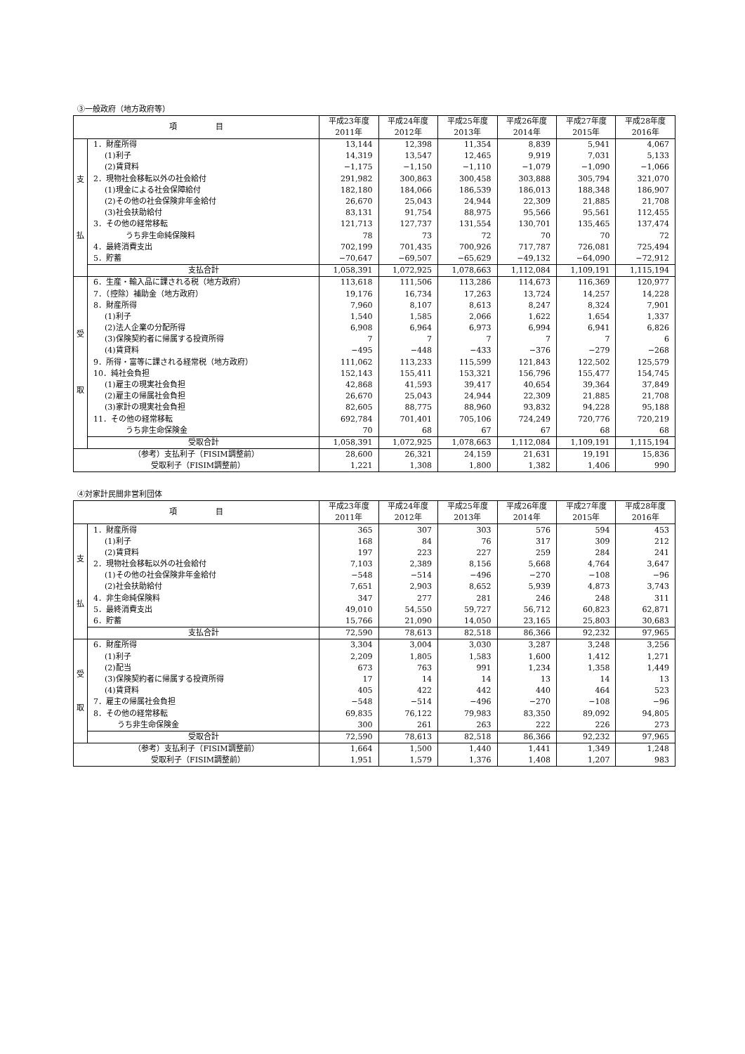③一般政府（地方政府等）
| 項 目 | | 平成23年度 2011年 | 平成24年度 2012年 | 平成25年度 2013年 | 平成26年度 2014年 | 平成27年度 2015年 | 平成28年度 2016年 |
| --- | --- | --- | --- | --- | --- | --- | --- |
| 支 払 | 1．財産所得 | 13,144 | 12,398 | 11,354 | 8,839 | 5,941 | 4,067 |
| | (1)利子 | 14,319 | 13,547 | 12,465 | 9,919 | 7,031 | 5,133 |
| | (2)賃貸料 | −1,175 | −1,150 | −1,110 | −1,079 | −1,090 | −1,066 |
| | 2．現物社会移転以外の社会給付 | 291,982 | 300,863 | 300,458 | 303,888 | 305,794 | 321,070 |
| | (1)現金による社会保障給付 | 182,180 | 184,066 | 186,539 | 186,013 | 188,348 | 186,907 |
| | (2)その他の社会保険非年金給付 | 26,670 | 25,043 | 24,944 | 22,309 | 21,885 | 21,708 |
| | (3)社会扶助給付 | 83,131 | 91,754 | 88,975 | 95,566 | 95,561 | 112,455 |
| | 3．その他の経常移転 | 121,713 | 127,737 | 131,554 | 130,701 | 135,465 | 137,474 |
| | うち非生命純保険料 | 78 | 73 | 72 | 70 | 70 | 72 |
| | 4．最終消費支出 | 702,199 | 701,435 | 700,926 | 717,787 | 726,081 | 725,494 |
| | 5．貯蓄 | −70,647 | −69,507 | −65,629 | −49,132 | −64,090 | −72,912 |
| | 支払合計 | 1,058,391 | 1,072,925 | 1,078,663 | 1,112,084 | 1,109,191 | 1,115,194 |
| 受 取 | 6．生産・輸入品に課される税（地方政府） | 113,618 | 111,506 | 113,286 | 114,673 | 116,369 | 120,977 |
| | 7．（控除）補助金（地方政府） | 19,176 | 16,734 | 17,263 | 13,724 | 14,257 | 14,228 |
| | 8．財産所得 | 7,960 | 8,107 | 8,613 | 8,247 | 8,324 | 7,901 |
| | (1)利子 | 1,540 | 1,585 | 2,066 | 1,622 | 1,654 | 1,337 |
| | (2)法人企業の分配所得 | 6,908 | 6,964 | 6,973 | 6,994 | 6,941 | 6,826 |
| | (3)保険契約者に帰属する投資所得 | 7 | 7 | 7 | 7 | 7 | 6 |
| | (4)賃貸料 | −495 | −448 | −433 | −376 | −279 | −268 |
| | 9．所得・富等に課される経常税（地方政府） | 111,062 | 113,233 | 115,599 | 121,843 | 122,502 | 125,579 |
| | 10．純社会負担 | 152,143 | 155,411 | 153,321 | 156,796 | 155,477 | 154,745 |
| | (1)雇主の現実社会負担 | 42,868 | 41,593 | 39,417 | 40,654 | 39,364 | 37,849 |
| | (2)雇主の帰属社会負担 | 26,670 | 25,043 | 24,944 | 22,309 | 21,885 | 21,708 |
| | (3)家計の現実社会負担 | 82,605 | 88,775 | 88,960 | 93,832 | 94,228 | 95,188 |
| | 11．その他の経常移転 | 692,784 | 701,401 | 705,106 | 724,249 | 720,776 | 720,219 |
| | うち非生命保険金 | 70 | 68 | 67 | 67 | 68 | 68 |
| | 受取合計 | 1,058,391 | 1,072,925 | 1,078,663 | 1,112,084 | 1,109,191 | 1,115,194 |
| （参考）支払利子（FISIM調整前） | | 28,600 | 26,321 | 24,159 | 21,631 | 19,191 | 15,836 |
| 受取利子（FISIM調整前） | | 1,221 | 1,308 | 1,800 | 1,382 | 1,406 | 990 |
④対家計民間非営利団体
| 項 目 | | 平成23年度 2011年 | 平成24年度 2012年 | 平成25年度 2013年 | 平成26年度 2014年 | 平成27年度 2015年 | 平成28年度 2016年 |
| --- | --- | --- | --- | --- | --- | --- | --- |
| 支 払 | 1．財産所得 | 365 | 307 | 303 | 576 | 594 | 453 |
| | (1)利子 | 168 | 84 | 76 | 317 | 309 | 212 |
| | (2)賃貸料 | 197 | 223 | 227 | 259 | 284 | 241 |
| | 2．現物社会移転以外の社会給付 | 7,103 | 2,389 | 8,156 | 5,668 | 4,764 | 3,647 |
| | (1)その他の社会保険非年金給付 | −548 | −514 | −496 | −270 | −108 | −96 |
| | (2)社会扶助給付 | 7,651 | 2,903 | 8,652 | 5,939 | 4,873 | 3,743 |
| | 4．非生命純保険料 | 347 | 277 | 281 | 246 | 248 | 311 |
| | 5．最終消費支出 | 49,010 | 54,550 | 59,727 | 56,712 | 60,823 | 62,871 |
| | 6．貯蓄 | 15,766 | 21,090 | 14,050 | 23,165 | 25,803 | 30,683 |
| | 支払合計 | 72,590 | 78,613 | 82,518 | 86,366 | 92,232 | 97,965 |
| 受 取 | 6．財産所得 | 3,304 | 3,004 | 3,030 | 3,287 | 3,248 | 3,256 |
| | (1)利子 | 2,209 | 1,805 | 1,583 | 1,600 | 1,412 | 1,271 |
| | (2)配当 | 673 | 763 | 991 | 1,234 | 1,358 | 1,449 |
| | (3)保険契約者に帰属する投資所得 | 17 | 14 | 14 | 13 | 14 | 13 |
| | (4)賃貸料 | 405 | 422 | 442 | 440 | 464 | 523 |
| | 7．雇主の帰属社会負担 | −548 | −514 | −496 | −270 | −108 | −96 |
| | 8．その他の経常移転 | 69,835 | 76,122 | 79,983 | 83,350 | 89,092 | 94,805 |
| | うち非生命保険金 | 300 | 261 | 263 | 222 | 226 | 273 |
| | 受取合計 | 72,590 | 78,613 | 82,518 | 86,366 | 92,232 | 97,965 |
| （参考）支払利子（FISIM調整前） | | 1,664 | 1,500 | 1,440 | 1,441 | 1,349 | 1,248 |
| 受取利子（FISIM調整前） | | 1,951 | 1,579 | 1,376 | 1,408 | 1,207 | 983 |